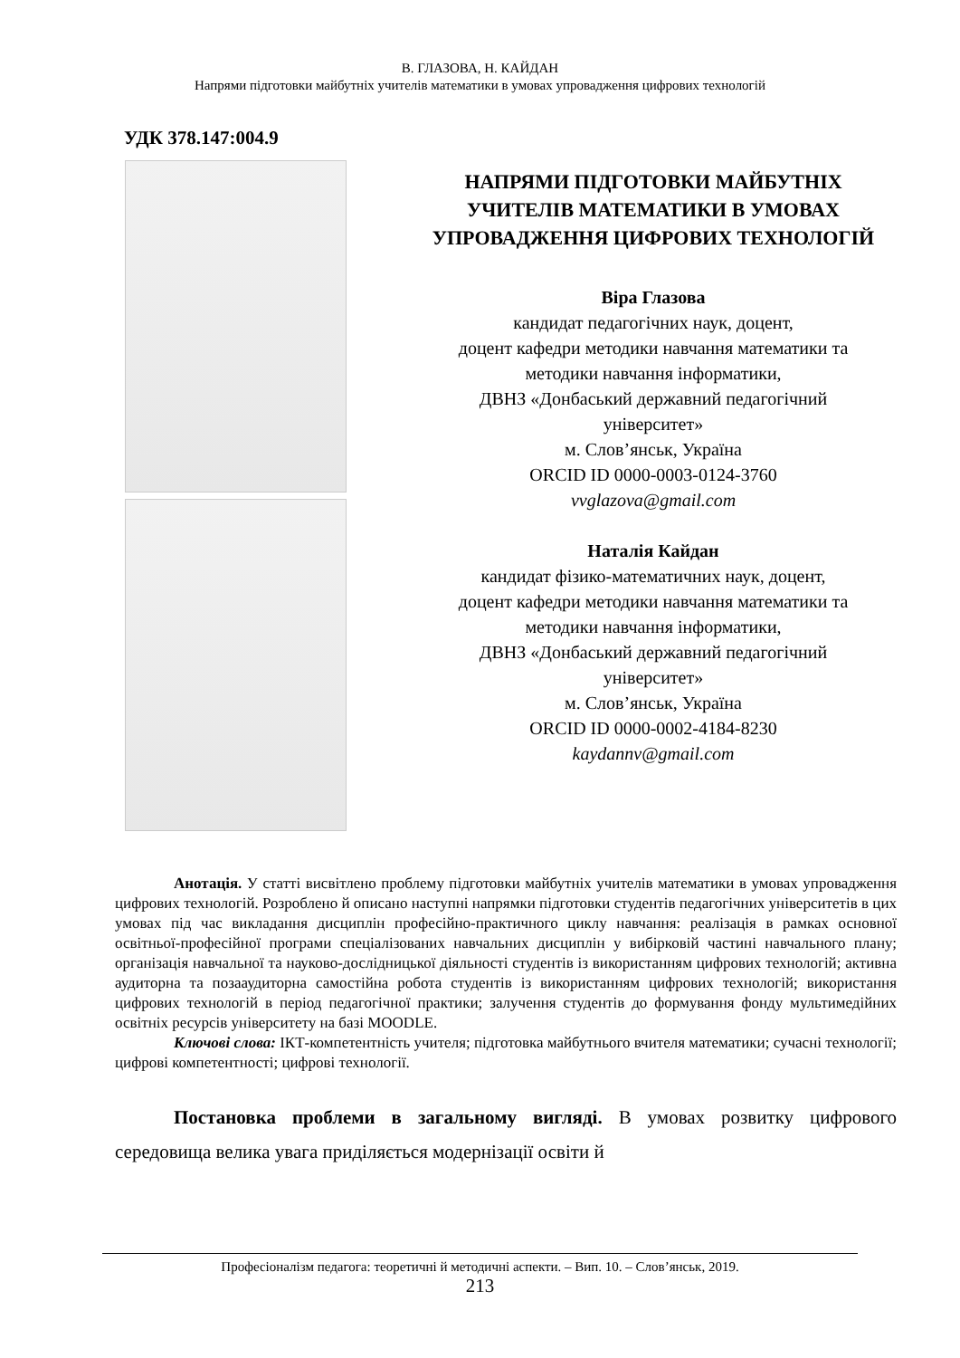В. ГЛАЗОВА, Н. КАЙДАН
Напрями підготовки майбутніх учителів математики в умовах упровадження цифрових технологій
УДК 378.147:004.9
НАПРЯМИ ПІДГОТОВКИ МАЙБУТНІХ
УЧИТЕЛІВ МАТЕМАТИКИ В УМОВАХ
УПРОВАДЖЕННЯ ЦИФРОВИХ ТЕХНОЛОГІЙ
Віра Глазова
кандидат педагогічних наук, доцент,
доцент кафедри методики навчання математики та
методики навчання інформатики,
ДВНЗ «Донбаський державний педагогічний
університет»
м. Слов’янськ, Україна
ORCID ID 0000-0003-0124-3760
vvglazova@gmail.com
Наталія Кайдан
кандидат фізико-математичних наук, доцент,
доцент кафедри методики навчання математики та
методики навчання інформатики,
ДВНЗ «Донбаський державний педагогічний
університет»
м. Слов’янськ, Україна
ORCID ID 0000-0002-4184-8230
kaydannv@gmail.com
Анотація. У статті висвітлено проблему підготовки майбутніх учителів математики в умовах упровадження цифрових технологій. Розроблено й описано наступні напрямки підготовки студентів педагогічних університетів в цих умовах під час викладання дисциплін професійно-практичного циклу навчання: реалізація в рамках основної освітньої-професійної програми спеціалізованих навчальних дисциплін у вибірковій частині навчального плану; організація навчальної та науково-дослідницької діяльності студентів із використанням цифрових технологій; активна аудиторна та позааудиторна самостійна робота студентів із використанням цифрових технологій; використання цифрових технологій в період педагогічної практики; залучення студентів до формування фонду мультимедійних освітніх ресурсів університету на базі MOODLE.
Ключові слова: ІКТ-компетентність учителя; підготовка майбутнього вчителя математики; сучасні технології; цифрові компетентності; цифрові технології.
Постановка проблеми в загальному вигляді. В умовах розвитку цифрового середовища велика увага приділяється модернізації освіти й
Професіоналізм педагога: теоретичні й методичні аспекти. – Вип. 10. – Слов’янськ, 2019.
213